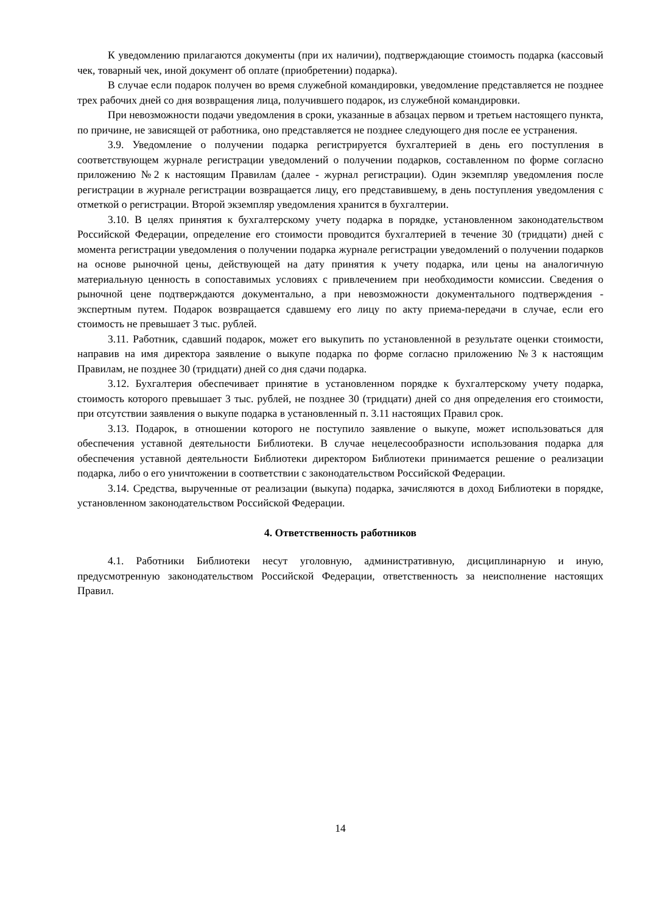К уведомлению прилагаются документы (при их наличии), подтверждающие стоимость подарка (кассовый чек, товарный чек, иной документ об оплате (приобретении) подарка).
В случае если подарок получен во время служебной командировки, уведомление представляется не позднее трех рабочих дней со дня возвращения лица, получившего подарок, из служебной командировки.
При невозможности подачи уведомления в сроки, указанные в абзацах первом и третьем настоящего пункта, по причине, не зависящей от работника, оно представляется не позднее следующего дня после ее устранения.
3.9. Уведомление о получении подарка регистрируется бухгалтерией в день его поступления в соответствующем журнале регистрации уведомлений о получении подарков, составленном по форме согласно приложению №2 к настоящим Правилам (далее - журнал регистрации). Один экземпляр уведомления после регистрации в журнале регистрации возвращается лицу, его представившему, в день поступления уведомления с отметкой о регистрации. Второй экземпляр уведомления хранится в бухгалтерии.
3.10. В целях принятия к бухгалтерскому учету подарка в порядке, установленном законодательством Российской Федерации, определение его стоимости проводится бухгалтерией в течение 30 (тридцати) дней с момента регистрации уведомления о получении подарка журнале регистрации уведомлений о получении подарков на основе рыночной цены, действующей на дату принятия к учету подарка, или цены на аналогичную материальную ценность в сопоставимых условиях с привлечением при необходимости комиссии. Сведения о рыночной цене подтверждаются документально, а при невозможности документального подтверждения - экспертным путем. Подарок возвращается сдавшему его лицу по акту приема-передачи в случае, если его стоимость не превышает 3 тыс. рублей.
3.11. Работник, сдавший подарок, может его выкупить по установленной в результате оценки стоимости, направив на имя директора заявление о выкупе подарка по форме согласно приложению №3 к настоящим Правилам, не позднее 30 (тридцати) дней со дня сдачи подарка.
3.12. Бухгалтерия обеспечивает принятие в установленном порядке к бухгалтерскому учету подарка, стоимость которого превышает 3 тыс. рублей, не позднее 30 (тридцати) дней со дня определения его стоимости, при отсутствии заявления о выкупе подарка в установленный п. 3.11 настоящих Правил срок.
3.13. Подарок, в отношении которого не поступило заявление о выкупе, может использоваться для обеспечения уставной деятельности Библиотеки. В случае нецелесообразности использования подарка для обеспечения уставной деятельности Библиотеки директором Библиотеки принимается решение о реализации подарка, либо о его уничтожении в соответствии с законодательством Российской Федерации.
3.14. Средства, вырученные от реализации (выкупа) подарка, зачисляются в доход Библиотеки в порядке, установленном законодательством Российской Федерации.
4. Ответственность работников
4.1. Работники Библиотеки несут уголовную, административную, дисциплинарную и иную, предусмотренную законодательством Российской Федерации, ответственность за неисполнение настоящих Правил.
14